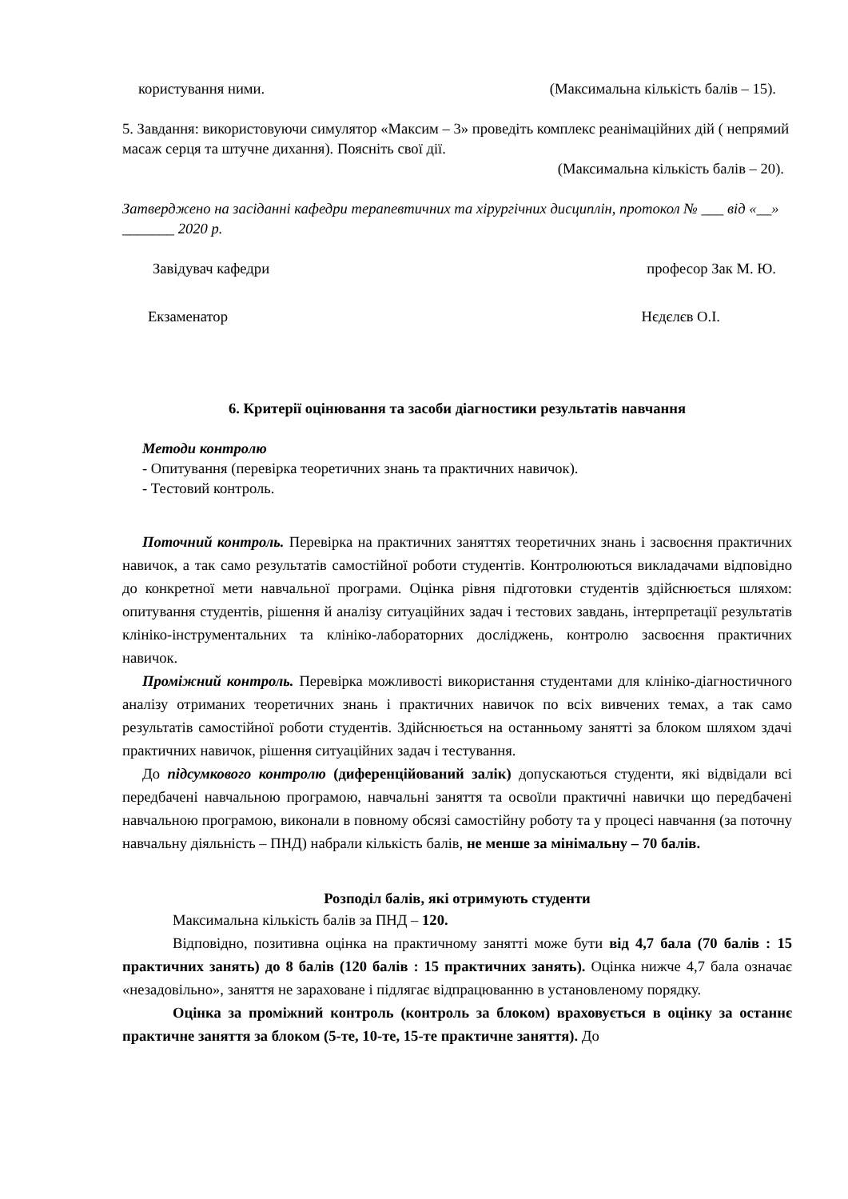користування ними. (Максимальна кількість балів – 15).
5. Завдання: використовуючи симулятор «Максим – 3» проведіть комплекс реанімаційних дій ( непрямий масаж серця та штучне дихання). Поясніть свої дії.
(Максимальна кількість балів – 20).
Затверджено на засіданні кафедри терапевтичних та хірургічних дисциплін, протокол № ___ від «__» _______ 2020 р.
Завідувач кафедри професор Зак М. Ю.
Екзаменатор Нєдєлєв О.І.
6. Критерії оцінювання та засоби діагностики результатів навчання
Методи контролю
- Опитування (перевірка теоретичних знань та практичних навичок).
- Тестовий контроль.
Поточний контроль. Перевірка на практичних заняттях теоретичних знань і засвоєння практичних навичок, а так само результатів самостійної роботи студентів. Контролюються викладачами відповідно до конкретної мети навчальної програми. Оцінка рівня підготовки студентів здійснюється шляхом: опитування студентів, рішення й аналізу ситуаційних задач і тестових завдань, інтерпретації результатів клініко-інструментальних та клініко-лабораторних досліджень, контролю засвоєння практичних навичок.
Проміжний контроль. Перевірка можливості використання студентами для клініко-діагностичного аналізу отриманих теоретичних знань і практичних навичок по всіх вивчених темах, а так само результатів самостійної роботи студентів. Здійснюється на останньому занятті за блоком шляхом здачі практичних навичок, рішення ситуаційних задач і тестування.
До підсумкового контролю (диференційований залік) допускаються студенти, які відвідали всі передбачені навчальною програмою, навчальні заняття та освоїли практичні навички що передбачені навчальною програмою, виконали в повному обсязі самостійну роботу та у процесі навчання (за поточну навчальну діяльність – ПНД) набрали кількість балів, не менше за мінімальну – 70 балів.
Розподіл балів, які отримують студенти
Максимальна кількість балів за ПНД – 120.
Відповідно, позитивна оцінка на практичному занятті може бути від 4,7 бала (70 балів : 15 практичних занять) до 8 балів (120 балів : 15 практичних занять). Оцінка нижче 4,7 бала означає «незадовільно», заняття не зараховане і підлягає відпрацюванню в установленому порядку.
Оцінка за проміжний контроль (контроль за блоком) враховується в оцінку за останнє практичне заняття за блоком (5-те, 10-те, 15-те практичне заняття). До